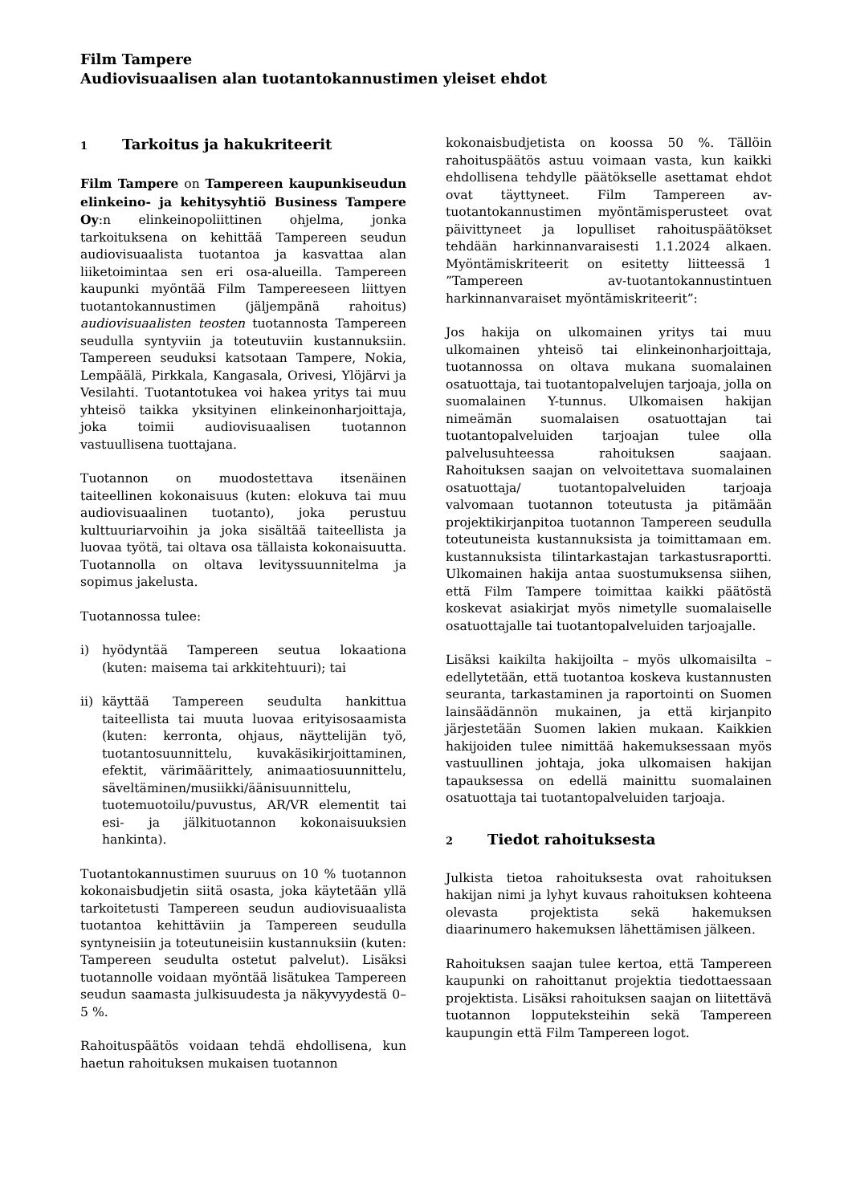Film Tampere
Audiovisuaalisen alan tuotantokannustimen yleiset ehdot
1 Tarkoitus ja hakukriteerit
Film Tampere on Tampereen kaupunkiseudun elinkeino- ja kehitysyhtiö Business Tampere Oy:n elinkeinopoliittinen ohjelma, jonka tarkoituksena on kehittää Tampereen seudun audiovisuaalista tuotantoa ja kasvattaa alan liiketoimintaa sen eri osa-alueilla. Tampereen kaupunki myöntää Film Tampereeseen liittyen tuotantokannustimen (jäljempänä rahoitus) audiovisuaalisten teosten tuotannosta Tampereen seudulla syntyviin ja toteutuviin kustannuksiin. Tampereen seuduksi katsotaan Tampere, Nokia, Lempäälä, Pirkkala, Kangasala, Orivesi, Ylöjärvi ja Vesilahti. Tuotantotukea voi hakea yritys tai muu yhteisö taikka yksityinen elinkeinonharjoittaja, joka toimii audiovisuaalisen tuotannon vastuullisena tuottajana.
Tuotannon on muodostettava itsenäinen taiteellinen kokonaisuus (kuten: elokuva tai muu audiovisuaalinen tuotanto), joka perustuu kulttuuriarvoihin ja joka sisältää taiteellista ja luovaa työtä, tai oltava osa tällaista kokonaisuutta. Tuotannolla on oltava levityssuunnitelma ja sopimus jakelusta.
Tuotannossa tulee:
i) hyödyntää Tampereen seutua lokaationa (kuten: maisema tai arkkitehtuuri); tai
ii) käyttää Tampereen seudulta hankittua taiteellista tai muuta luovaa erityisosaamista (kuten: kerronta, ohjaus, näyttelijän työ, tuotantosuunnittelu, kuvakäsikirjoittaminen, efektit, värimäärittely, animaatiosuunnittelu, säveltäminen/musiikki/äänisuunnittelu, tuotemuotoilu/puvustus, AR/VR elementit tai esi- ja jälkituotannon kokonaisuuksien hankinta).
Tuotantokannustimen suuruus on 10 % tuotannon kokonaisbudjetin siitä osasta, joka käytetään yllä tarkoitetusti Tampereen seudun audiovisuaalista tuotantoa kehittäviin ja Tampereen seudulla syntyneisiin ja toteutuneisiin kustannuksiin (kuten: Tampereen seudulta ostetut palvelut). Lisäksi tuotannolle voidaan myöntää lisätukea Tampereen seudun saamasta julkisuudesta ja näkyvyydestä 0–5 %.
Rahoituspäätös voidaan tehdä ehdollisena, kun haetun rahoituksen mukaisen tuotannon
kokonaisbudjetista on koossa 50 %. Tällöin rahoituspäätös astuu voimaan vasta, kun kaikki ehdollisena tehdylle päätökselle asettamat ehdot ovat täyttyneet. Film Tampereen av-tuotantokannustimen myöntämisperusteet ovat päivittyneet ja lopulliset rahoituspäätökset tehdään harkinnanvaraisesti 1.1.2024 alkaen. Myöntämiskriteerit on esitetty liitteessä 1 ”Tampereen av-tuotantokannustintuen harkinnanvaraiset myöntämiskriteerit”:
Jos hakija on ulkomainen yritys tai muu ulkomainen yhteisö tai elinkeinonharjoittaja, tuotannossa on oltava mukana suomalainen osatuottaja, tai tuotantopalvelujen tarjoaja, jolla on suomalainen Y-tunnus. Ulkomaisen hakijan nimeämän suomalaisen osatuottajan tai tuotantopalveluiden tarjoajan tulee olla palvelusuhteessa rahoituksen saajaan. Rahoituksen saajan on velvoitettava suomalainen osatuottaja/ tuotantopalveluiden tarjoaja valvomaan tuotannon toteutusta ja pitämään projektikirjanpitoa tuotannon Tampereen seudulla toteutuneista kustannuksista ja toimittamaan em. kustannuksista tilintarkastajan tarkastusraportti. Ulkomainen hakija antaa suostumuksensa siihen, että Film Tampere toimittaa kaikki päätöstä koskevat asiakirjat myös nimetylle suomalaiselle osatuottajalle tai tuotantopalveluiden tarjoajalle.
Lisäksi kaikilta hakijoilta – myös ulkomaisilta – edellytetään, että tuotantoa koskeva kustannusten seuranta, tarkastaminen ja raportointi on Suomen lainsäädännön mukainen, ja että kirjanpito järjestetään Suomen lakien mukaan. Kaikkien hakijoiden tulee nimittää hakemuksessaan myös vastuullinen johtaja, joka ulkomaisen hakijan tapauksessa on edellä mainittu suomalainen osatuottaja tai tuotantopalveluiden tarjoaja.
2 Tiedot rahoituksesta
Julkista tietoa rahoituksesta ovat rahoituksen hakijan nimi ja lyhyt kuvaus rahoituksen kohteena olevasta projektista sekä hakemuksen diaarinumero hakemuksen lähettämisen jälkeen.
Rahoituksen saajan tulee kertoa, että Tampereen kaupunki on rahoittanut projektia tiedottaessaan projektista. Lisäksi rahoituksen saajan on liitettävä tuotannon lopputeksteihin sekä Tampereen kaupungin että Film Tampereen logot.